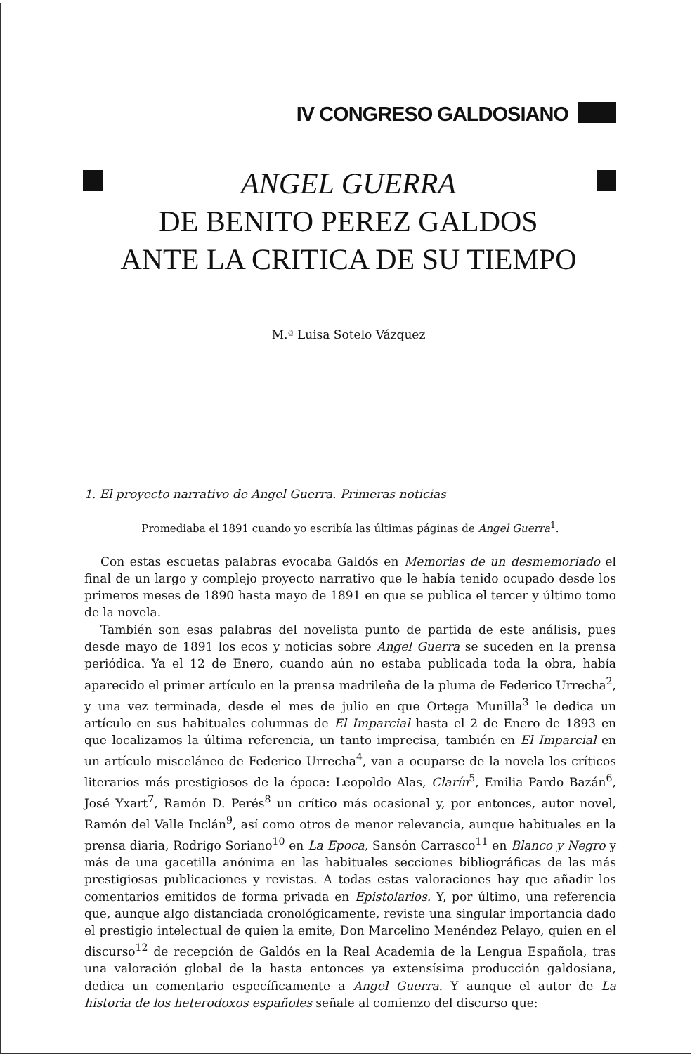IV CONGRESO GALDOSIANO
ANGEL GUERRA
DE BENITO PEREZ GALDOS
ANTE LA CRITICA DE SU TIEMPO
M.ª Luisa Sotelo Vázquez
1. El proyecto narrativo de Angel Guerra. Primeras noticias
Promediaba el 1891 cuando yo escribía las últimas páginas de Angel Guerra<sup>1</sup>.
Con estas escuetas palabras evocaba Galdós en Memorias de un desmemoriado el final de un largo y complejo proyecto narrativo que le había tenido ocupado desde los primeros meses de 1890 hasta mayo de 1891 en que se publica el tercer y último tomo de la novela.
También son esas palabras del novelista punto de partida de este análisis, pues desde mayo de 1891 los ecos y noticias sobre Angel Guerra se suceden en la prensa periódica. Ya el 12 de Enero, cuando aún no estaba publicada toda la obra, había aparecido el primer artículo en la prensa madrileña de la pluma de Federico Urrecha<sup>2</sup>, y una vez terminada, desde el mes de julio en que Ortega Munilla<sup>3</sup> le dedica un artículo en sus habituales columnas de El Imparcial hasta el 2 de Enero de 1893 en que localizamos la última referencia, un tanto imprecisa, también en El Imparcial en un artículo misceláneo de Federico Urrecha<sup>4</sup>, van a ocuparse de la novela los críticos literarios más prestigiosos de la época: Leopoldo Alas, Clarín<sup>5</sup>, Emilia Pardo Bazán<sup>6</sup>, José Yxart<sup>7</sup>, Ramón D. Perés<sup>8</sup> un crítico más ocasional y, por entonces, autor novel, Ramón del Valle Inclán<sup>9</sup>, así como otros de menor relevancia, aunque habituales en la prensa diaria, Rodrigo Soriano<sup>10</sup> en La Epoca, Sansón Carrasco<sup>11</sup> en Blanco y Negro y más de una gacetilla anónima en las habituales secciones bibliográficas de las más prestigiosas publicaciones y revistas. A todas estas valoraciones hay que añadir los comentarios emitidos de forma privada en Epistolarios. Y, por último, una referencia que, aunque algo distanciada cronológicamente, reviste una singular importancia dado el prestigio intelectual de quien la emite, Don Marcelino Menéndez Pelayo, quien en el discurso<sup>12</sup> de recepción de Galdós en la Real Academia de la Lengua Española, tras una valoración global de la hasta entonces ya extensísima producción galdosiana, dedica un comentario específicamente a Angel Guerra. Y aunque el autor de La historia de los heterodoxos españoles señale al comienzo del discurso que: